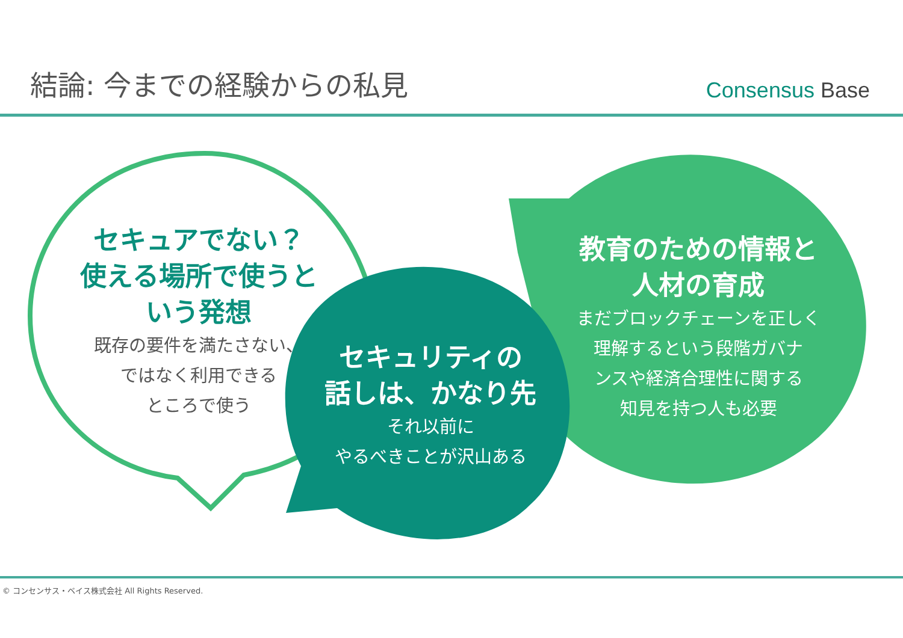結論: 今までの経験からの私見
Consensus Base
セキュアでない？
使える場所で使うと
いう発想
既存の要件を満たさない、
ではなく利用できる
ところで使う
セキュリティの
話しは、かなり先
それ以前に
やるべきことが沢山ある
教育のための情報と
人材の育成
まだブロックチェーンを正しく
理解するという段階ガバナ
ンスや経済合理性に関する
知見を持つ人も必要
© コンセンサス・ベイス株式会社 All Rights Reserved.